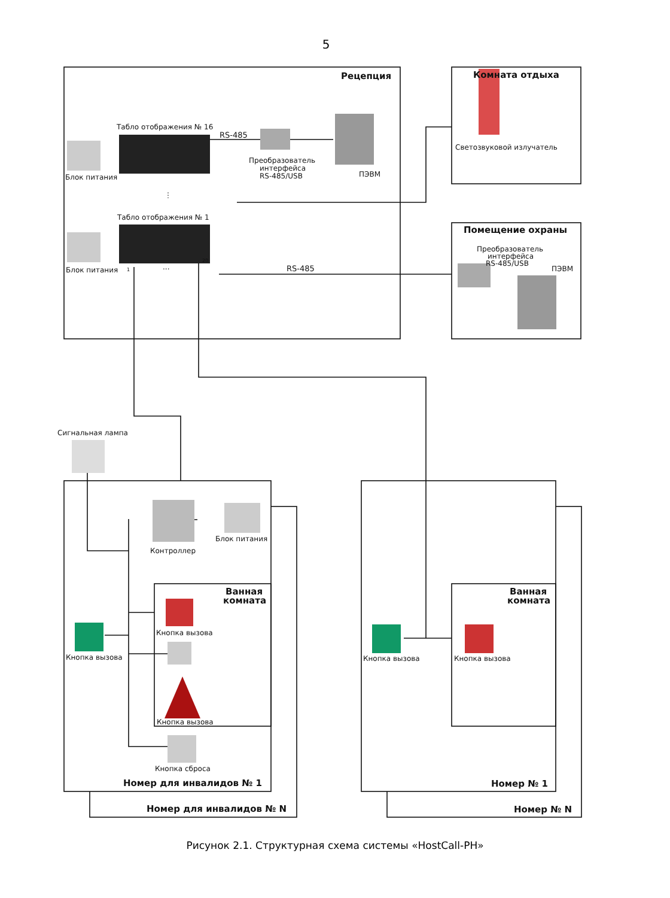5
Рецепция
Комната отдыха
Помещение охраны
Табло отображения № 16
RS-485
Преобразователь
интерфейса
RS-485/USB
ПЭВМ
Блок питания
⋮
Табло отображения № 1
Блок питания
1
...
20
RS-485
Светозвуковой излучатель
Преобразователь
интерфейса
RS-485/USB
ПЭВМ
Сигнальная лампа
Контроллер
Блок питания
Ванная
комната
Кнопка вызова
Кнопка вызова
Кнопка вызова
Кнопка сброса
Номер для инвалидов № 1
Номер для инвалидов № N
Ванная
комната
Кнопка вызова
Кнопка вызова
Номер № 1
Номер № N
Рисунок 2.1. Структурная схема системы «HostCall-PH»